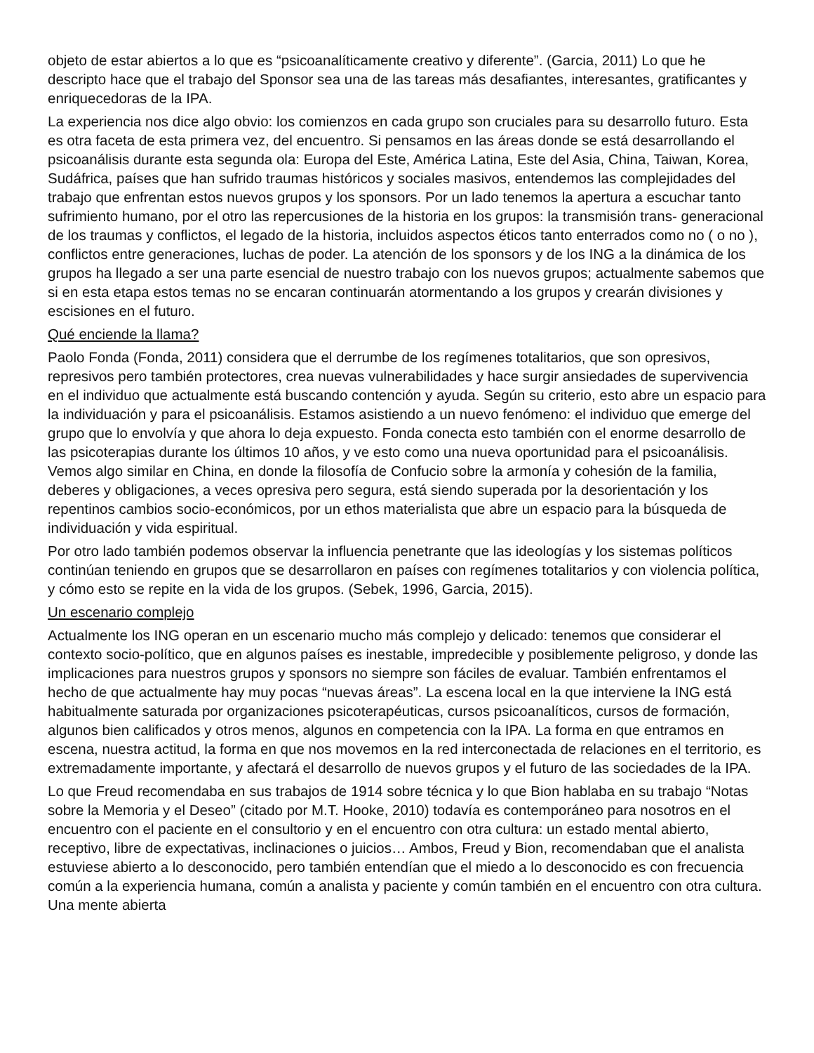objeto de estar abiertos a lo que es “psicoanalíticamente creativo y diferente”. (Garcia, 2011) Lo que he descripto hace que el trabajo del Sponsor sea una de las tareas más desafiantes, interesantes, gratificantes y enriquecedoras de la IPA.
La experiencia nos dice algo obvio: los comienzos en cada grupo son cruciales para su desarrollo futuro. Esta es otra faceta de esta primera vez, del encuentro. Si pensamos en las áreas donde se está desarrollando el psicoanálisis durante esta segunda ola: Europa del Este, América Latina, Este del Asia, China, Taiwan, Korea, Sudáfrica, países que han sufrido traumas históricos y sociales masivos, entendemos las complejidades del trabajo que enfrentan estos nuevos grupos y los sponsors. Por un lado tenemos la apertura a escuchar tanto sufrimiento humano, por el otro las repercusiones de la historia en los grupos: la transmisión trans- generacional de los traumas y conflictos, el legado de la historia, incluidos aspectos éticos tanto enterrados como no ( o no ), conflictos entre generaciones, luchas de poder. La atención de los sponsors y de los ING a la dinámica de los grupos ha llegado a ser una parte esencial de nuestro trabajo con los nuevos grupos; actualmente sabemos que si en esta etapa estos temas no se encaran continuarán atormentando a los grupos y crearán divisiones y escisiones en el futuro.
Qué enciende la llama?
Paolo Fonda (Fonda, 2011) considera que el derrumbe de los regímenes totalitarios, que son opresivos, represivos pero también protectores, crea nuevas vulnerabilidades y hace surgir ansiedades de supervivencia en el individuo que actualmente está buscando contención y ayuda. Según su criterio, esto abre un espacio para la individuación y para el psicoanálisis. Estamos asistiendo a un nuevo fenómeno: el individuo que emerge del grupo que lo envolvía y que ahora lo deja expuesto. Fonda conecta esto también con el enorme desarrollo de las psicoterapias durante los últimos 10 años, y ve esto como una nueva oportunidad para el psicoanálisis. Vemos algo similar en China, en donde la filosofía de Confucio sobre la armonía y cohesión de la familia, deberes y obligaciones, a veces opresiva pero segura, está siendo superada por la desorientación y los repentinos cambios socio-económicos, por un ethos materialista que abre un espacio para la búsqueda de individuación y vida espiritual.
Por otro lado también podemos observar la influencia penetrante que las ideologías y los sistemas políticos continúan teniendo en grupos que se desarrollaron en países con regímenes totalitarios y con violencia política, y cómo esto se repite en la vida de los grupos. (Sebek, 1996, Garcia, 2015).
Un escenario complejo
Actualmente los ING operan en un escenario mucho más complejo y delicado: tenemos que considerar el contexto socio-político, que en algunos países es inestable, impredecible y posiblemente peligroso, y donde las implicaciones para nuestros grupos y sponsors no siempre son fáciles de evaluar. También enfrentamos el hecho de que actualmente hay muy pocas “nuevas áreas”. La escena local en la que interviene la ING está habitualmente saturada por organizaciones psicoterapéuticas, cursos psicoanalíticos, cursos de formación, algunos bien calificados y otros menos, algunos en competencia con la IPA. La forma en que entramos en escena, nuestra actitud, la forma en que nos movemos en la red interconectada de relaciones en el territorio, es extremadamente importante, y afectará el desarrollo de nuevos grupos y el futuro de las sociedades de la IPA.
Lo que Freud recomendaba en sus trabajos de 1914 sobre técnica y lo que Bion hablaba en su trabajo “Notas sobre la Memoria y el Deseo” (citado por M.T. Hooke, 2010) todavía es contemporáneo para nosotros en el encuentro con el paciente en el consultorio y en el encuentro con otra cultura: un estado mental abierto, receptivo, libre de expectativas, inclinaciones o juicios… Ambos, Freud y Bion, recomendaban que el analista estuviese abierto a lo desconocido, pero también entendían que el miedo a lo desconocido es con frecuencia común a la experiencia humana, común a analista y paciente y común también en el encuentro con otra cultura. Una mente abierta